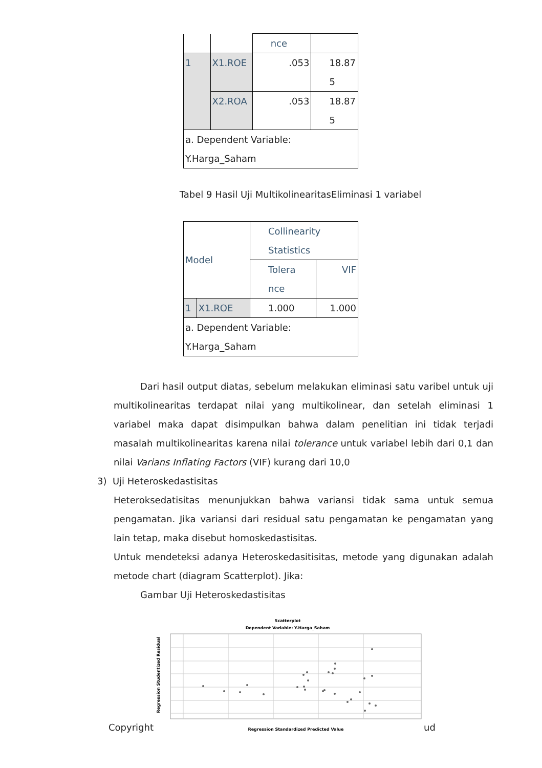| | | nce | |
| 1 | X1.ROE | .053 | 18.87 5 |
| | X2.ROA | .053 | 18.87 5 |
| a. Dependent Variable: Y.Harga_Saham | | | |
Tabel 9 Hasil Uji MultikolinearitasEliminasi 1 variabel
| Model | | Collinearity Statistics | |
| | | Tolera nce | VIF |
| 1 | X1.ROE | 1.000 | 1.000 |
| a. Dependent Variable: Y.Harga_Saham | | | |
Dari hasil output diatas, sebelum melakukan eliminasi satu varibel untuk uji multikolinearitas terdapat nilai yang multikolinear, dan setelah eliminasi 1 variabel maka dapat disimpulkan bahwa dalam penelitian ini tidak terjadi masalah multikolinearitas karena nilai tolerance untuk variabel lebih dari 0,1 dan nilai Varians Inflating Factors (VIF) kurang dari 10,0
3) Uji Heteroskedastisitas
Heteroksedatisitas menunjukkan bahwa variansi tidak sama untuk semua pengamatan. Jika variansi dari residual satu pengamatan ke pengamatan yang lain tetap, maka disebut homoskedastisitas.
Untuk mendeteksi adanya Heteroskedasitisitas, metode yang digunakan adalah metode chart (diagram Scatterplot). Jika:
Gambar Uji Heteroskedastisitas
Scatterplot
Dependent Variable: Y.Harga_Saham
Regression Studentized Residual
Regression Standardized Predicted Value
Copyright ud